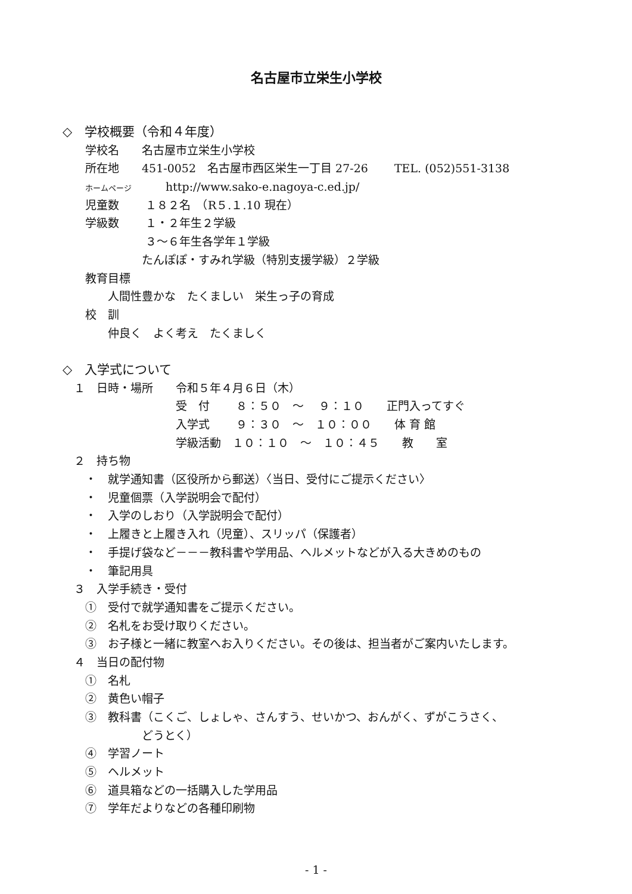名古屋市立栄生小学校
◇　学校概要（令和４年度）
　　学校名　　名古屋市立栄生小学校
　　所在地　　451-0052　名古屋市西区栄生一丁目 27-26　　 TEL. (052)551-3138
　　ホームページ　　　http://www.sako-e.nagoya-c.ed.jp/
　　児童数　　 １８２名　（R５.１.10 現在）
　　学級数　　 １・２年生２学級
　　　　　　　 ３～６年生各学年１学級
　　　　　　　たんぽぽ・すみれ学級（特別支援学級）２学級
　　教育目標
　　　　人間性豊かな　たくましい　栄生っ子の育成
　　校　訓
　　　　仲良く　よく考え　たくましく
◇　入学式について
　１　日時・場所　　令和５年４月６日（木）
　　　　　　　　　　受　付　　 ８：５０　～　 ９：１０　　正門入ってすぐ
　　　　　　　　　　入学式　　 ９：３０　～　１０：００　　体 育 館
　　　　　　　　　　学級活動　１０：１０　～　１０：４５　　教　　室
　２　持ち物
　　・　就学通知書（区役所から郵送）〈当日、受付にご提示ください〉
　　・　児童個票（入学説明会で配付）
　　・　入学のしおり（入学説明会で配付）
　　・　上履きと上履き入れ（児童）、スリッパ（保護者）
　　・　手提げ袋など－－－教科書や学用品、ヘルメットなどが入る大きめのもの
　　・　筆記用具
　３　入学手続き・受付
　　①　受付で就学通知書をご提示ください。
　　②　名札をお受け取りください。
　　③　お子様と一緒に教室へお入りください。その後は、担当者がご案内いたします。
　４　当日の配付物
　　①　名札
　　②　黄色い帽子
　　③　教科書（こくご、しょしゃ、さんすう、せいかつ、おんがく、ずがこうさく、
　　　　　　　どうとく）
　　④　学習ノート
　　⑤　ヘルメット
　　⑥　道具箱などの一括購入した学用品
　　⑦　学年だよりなどの各種印刷物
- 1 -